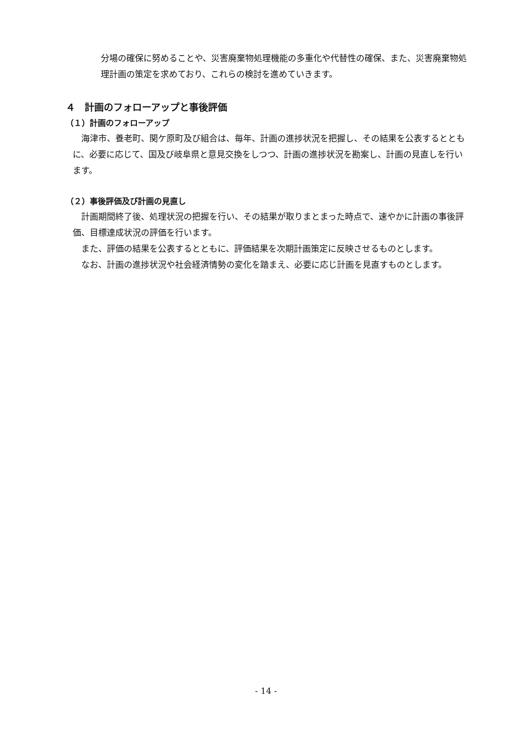分場の確保に努めることや、災害廃棄物処理機能の多重化や代替性の確保、また、災害廃棄物処理計画の策定を求めており、これらの検討を進めていきます。
４　計画のフォローアップと事後評価
（１）計画のフォローアップ
海津市、養老町、関ケ原町及び組合は、毎年、計画の進捗状況を把握し、その結果を公表するとともに、必要に応じて、国及び岐阜県と意見交換をしつつ、計画の進捗状況を勘案し、計画の見直しを行います。
（２）事後評価及び計画の見直し
計画期間終了後、処理状況の把握を行い、その結果が取りまとまった時点で、速やかに計画の事後評価、目標達成状況の評価を行います。
また、評価の結果を公表するとともに、評価結果を次期計画策定に反映させるものとします。
なお、計画の進捗状況や社会経済情勢の変化を踏まえ、必要に応じ計画を見直すものとします。
- 14 -